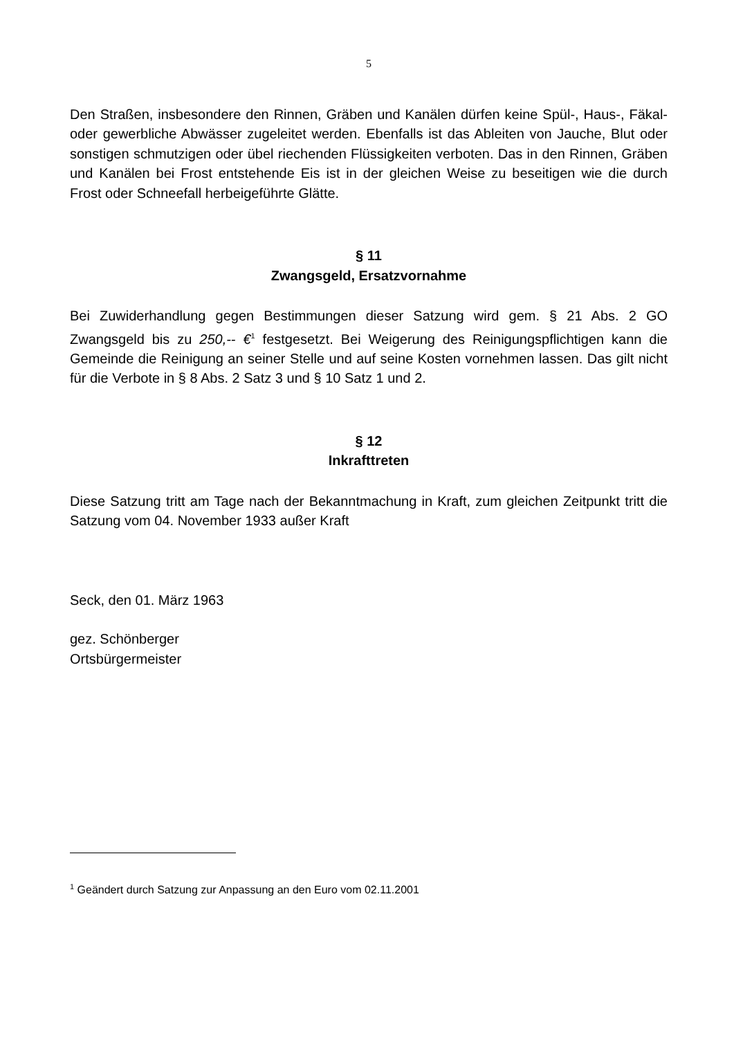5
Den Straßen, insbesondere den Rinnen, Gräben und Kanälen dürfen keine Spül-, Haus-, Fäkal- oder gewerbliche Abwässer zugeleitet werden. Ebenfalls ist das Ableiten von Jauche, Blut oder sonstigen schmutzigen oder übel riechenden Flüssigkeiten verboten. Das in den Rinnen, Gräben und Kanälen bei Frost entstehende Eis ist in der gleichen Weise zu beseitigen wie die durch Frost oder Schneefall herbeigeführte Glätte.
§ 11
Zwangsgeld, Ersatzvornahme
Bei Zuwiderhandlung gegen Bestimmungen dieser Satzung wird gem. § 21 Abs. 2 GO Zwangsgeld bis zu 250,-- €<sup>1</sup> festgesetzt. Bei Weigerung des Reinigungspflichtigen kann die Gemeinde die Reinigung an seiner Stelle und auf seine Kosten vornehmen lassen. Das gilt nicht für die Verbote in § 8 Abs. 2 Satz 3 und § 10 Satz 1 und 2.
§ 12
Inkrafttreten
Diese Satzung tritt am Tage nach der Bekanntmachung in Kraft, zum gleichen Zeitpunkt tritt die Satzung vom 04. November 1933 außer Kraft
Seck, den 01. März 1963
gez. Schönberger
Ortsbürgermeister
<sup>1</sup> Geändert durch Satzung zur Anpassung an den Euro vom 02.11.2001